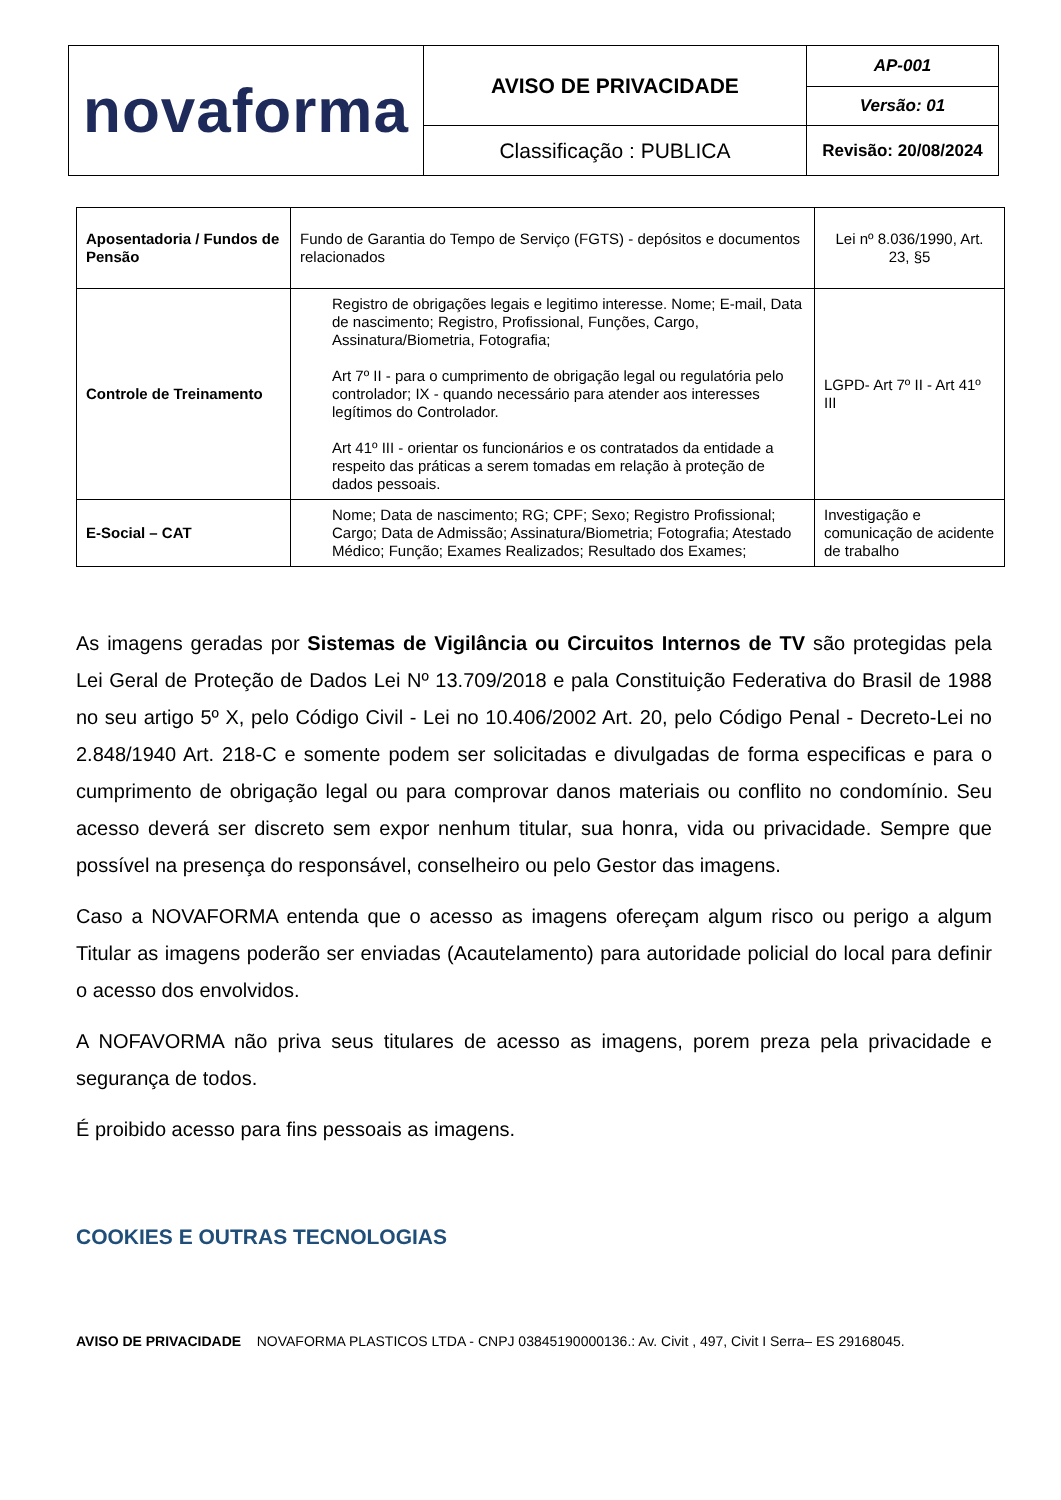| novaforma | AVISO DE PRIVACIDADE | AP-001 |
| | | Versão: 01 |
| | Classificação : PUBLICA | Revisão: 20/08/2024 |
| Aposentadoria / Fundos de Pensão | Fundo de Garantia do Tempo de Serviço (FGTS) - depósitos e documentos relacionados | Lei nº 8.036/1990, Art. 23, §5 |
| Controle de Treinamento | Registro de obrigações legais e legitimo interesse. Nome; E-mail, Data de nascimento; Registro, Profissional, Funções, Cargo, Assinatura/Biometria, Fotografia; Art 7º II - para o cumprimento de obrigação legal ou regulatória pelo controlador; IX - quando necessário para atender aos interesses legítimos do Controlador. Art 41º III - orientar os funcionários e os contratados da entidade a respeito das práticas a serem tomadas em relação à proteção de dados pessoais. | LGPD- Art 7º II - Art 41º III |
| E-Social – CAT | Nome; Data de nascimento; RG; CPF; Sexo; Registro Profissional; Cargo; Data de Admissão; Assinatura/Biometria; Fotografia; Atestado Médico; Função; Exames Realizados; Resultado dos Exames; | Investigação e comunicação de acidente de trabalho |
As imagens geradas por Sistemas de Vigilância ou Circuitos Internos de TV são protegidas pela Lei Geral de Proteção de Dados Lei Nº 13.709/2018 e pala Constituição Federativa do Brasil de 1988 no seu artigo 5º X, pelo Código Civil - Lei no 10.406/2002 Art. 20, pelo Código Penal - Decreto-Lei no 2.848/1940 Art. 218-C e somente podem ser solicitadas e divulgadas de forma especificas e para o cumprimento de obrigação legal ou para comprovar danos materiais ou conflito no condomínio. Seu acesso deverá ser discreto sem expor nenhum titular, sua honra, vida ou privacidade. Sempre que possível na presença do responsável, conselheiro ou pelo Gestor das imagens.
Caso a NOVAFORMA entenda que o acesso as imagens ofereçam algum risco ou perigo a algum Titular as imagens poderão ser enviadas (Acautelamento) para autoridade policial do local para definir o acesso dos envolvidos.
A NOFAVORMA não priva seus titulares de acesso as imagens, porem preza pela privacidade e segurança de todos.
É proibido acesso para fins pessoais as imagens.
COOKIES E OUTRAS TECNOLOGIAS
AVISO DE PRIVACIDADE NOVAFORMA PLASTICOS LTDA - CNPJ 03845190000136.: Av. Civit , 497, Civit I Serra– ES 29168045.